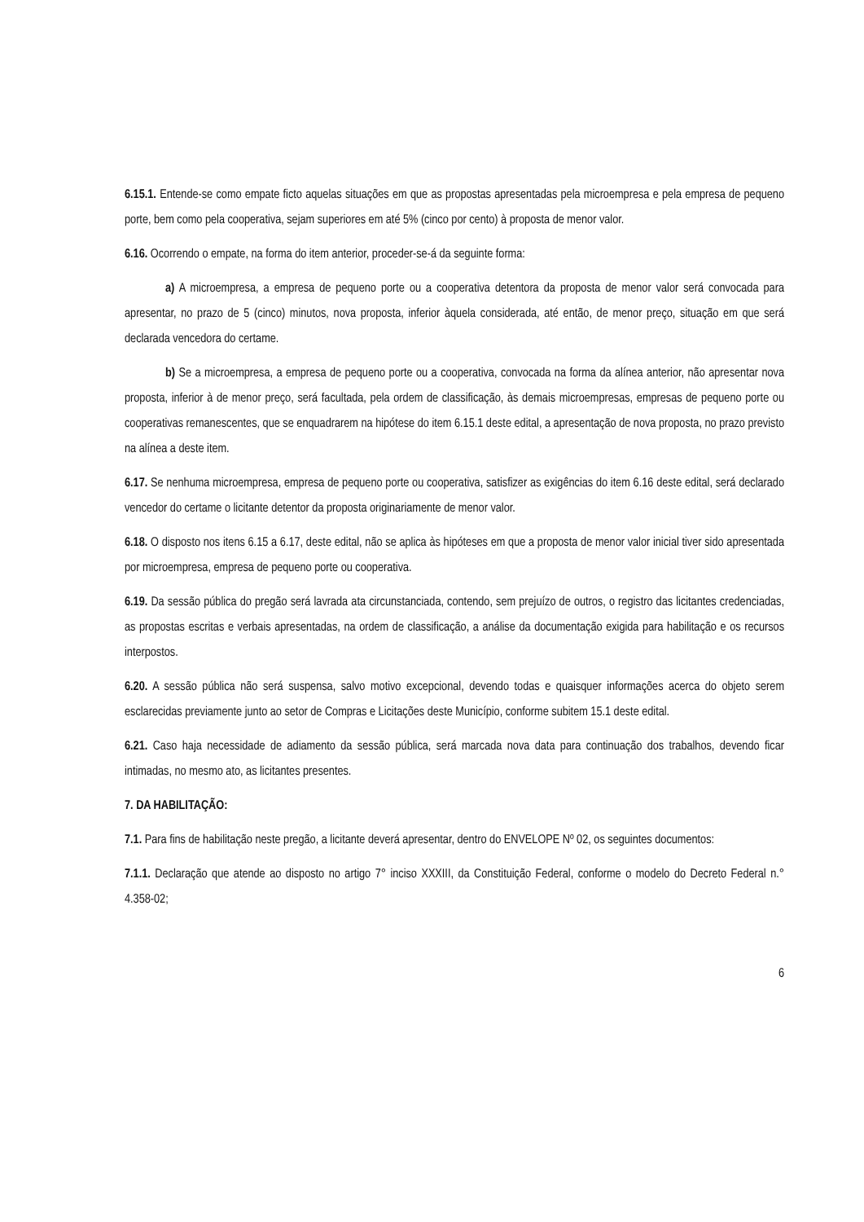6.15.1. Entende-se como empate ficto aquelas situações em que as propostas apresentadas pela microempresa e pela empresa de pequeno porte, bem como pela cooperativa, sejam superiores em até 5% (cinco por cento) à proposta de menor valor.
6.16. Ocorrendo o empate, na forma do item anterior, proceder-se-á da seguinte forma:
a) A microempresa, a empresa de pequeno porte ou a cooperativa detentora da proposta de menor valor será convocada para apresentar, no prazo de 5 (cinco) minutos, nova proposta, inferior àquela considerada, até então, de menor preço, situação em que será declarada vencedora do certame.
b) Se a microempresa, a empresa de pequeno porte ou a cooperativa, convocada na forma da alínea anterior, não apresentar nova proposta, inferior à de menor preço, será facultada, pela ordem de classificação, às demais microempresas, empresas de pequeno porte ou cooperativas remanescentes, que se enquadrarem na hipótese do item 6.15.1 deste edital, a apresentação de nova proposta, no prazo previsto na alínea a deste item.
6.17. Se nenhuma microempresa, empresa de pequeno porte ou cooperativa, satisfizer as exigências do item 6.16 deste edital, será declarado vencedor do certame o licitante detentor da proposta originariamente de menor valor.
6.18. O disposto nos itens 6.15 a 6.17, deste edital, não se aplica às hipóteses em que a proposta de menor valor inicial tiver sido apresentada por microempresa, empresa de pequeno porte ou cooperativa.
6.19. Da sessão pública do pregão será lavrada ata circunstanciada, contendo, sem prejuízo de outros, o registro das licitantes credenciadas, as propostas escritas e verbais apresentadas, na ordem de classificação, a análise da documentação exigida para habilitação e os recursos interpostos.
6.20. A sessão pública não será suspensa, salvo motivo excepcional, devendo todas e quaisquer informações acerca do objeto serem esclarecidas previamente junto ao setor de Compras e Licitações deste Município, conforme subitem 15.1 deste edital.
6.21. Caso haja necessidade de adiamento da sessão pública, será marcada nova data para continuação dos trabalhos, devendo ficar intimadas, no mesmo ato, as licitantes presentes.
7. DA HABILITAÇÃO:
7.1. Para fins de habilitação neste pregão, a licitante deverá apresentar, dentro do ENVELOPE Nº 02, os seguintes documentos:
7.1.1. Declaração que atende ao disposto no artigo 7° inciso XXXIII, da Constituição Federal, conforme o modelo do Decreto Federal n.° 4.358-02;
6